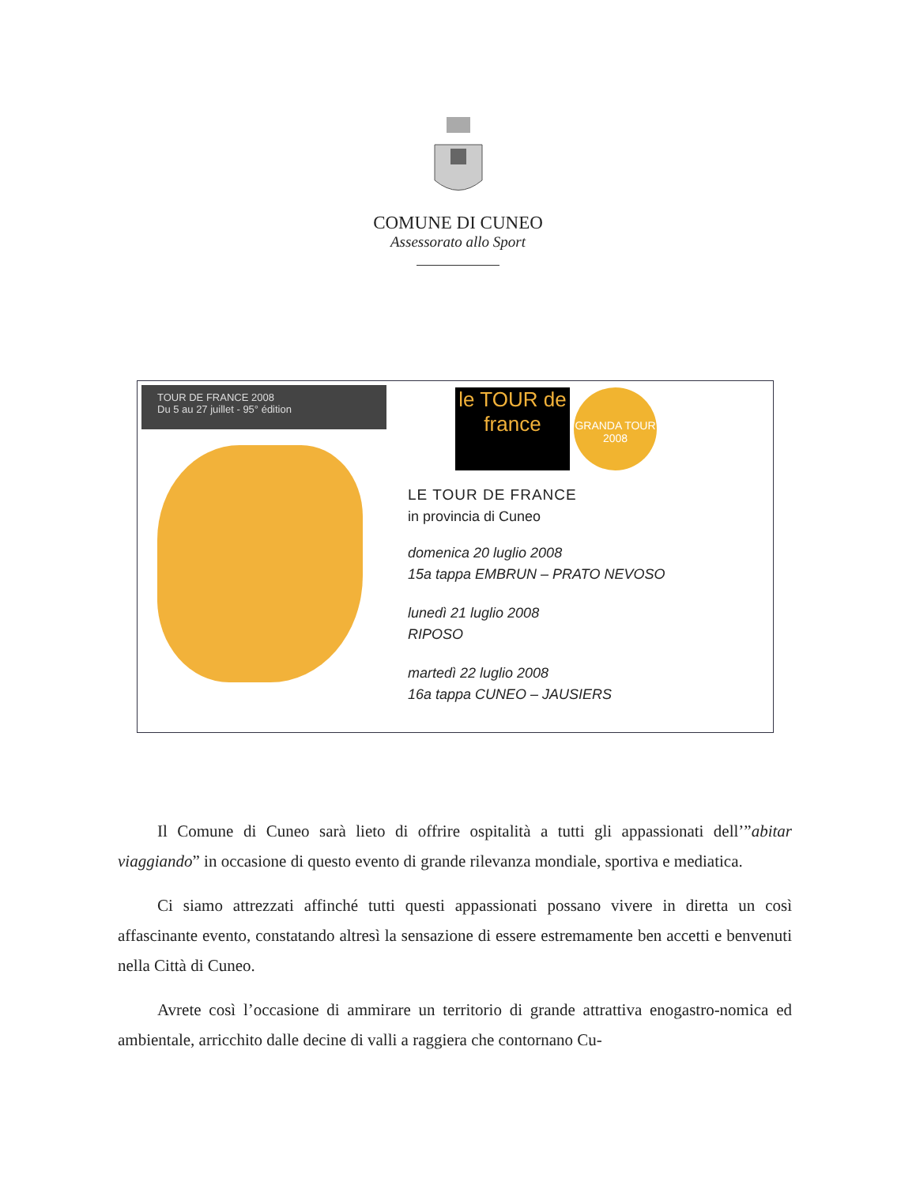COMUNE DI CUNEO
Assessorato allo Sport
TOUR DE FRANCE 2008
Du 5 au 27 juillet - 95° édition
le TOUR de france
GRANDA TOUR 2008
LE TOUR DE FRANCE
in provincia di Cuneo
domenica 20 luglio 2008
15a tappa EMBRUN – PRATO NEVOSO
lunedì 21 luglio 2008
RIPOSO
martedì 22 luglio 2008
16a tappa CUNEO – JAUSIERS
Il Comune di Cuneo sarà lieto di offrire ospitalità a tutti gli appassionati dell’”abitar viaggiando” in occasione di questo evento di grande rilevanza mondiale, sportiva e mediatica.
Ci siamo attrezzati affinché tutti questi appassionati possano vivere in diretta un così affascinante evento, constatando altresì la sensazione di essere estremamente ben accetti e benvenuti nella Città di Cuneo.
Avrete così l’occasione di ammirare un territorio di grande attrattiva enogastro-nomica ed ambientale, arricchito dalle decine di valli a raggiera che contornano Cu-